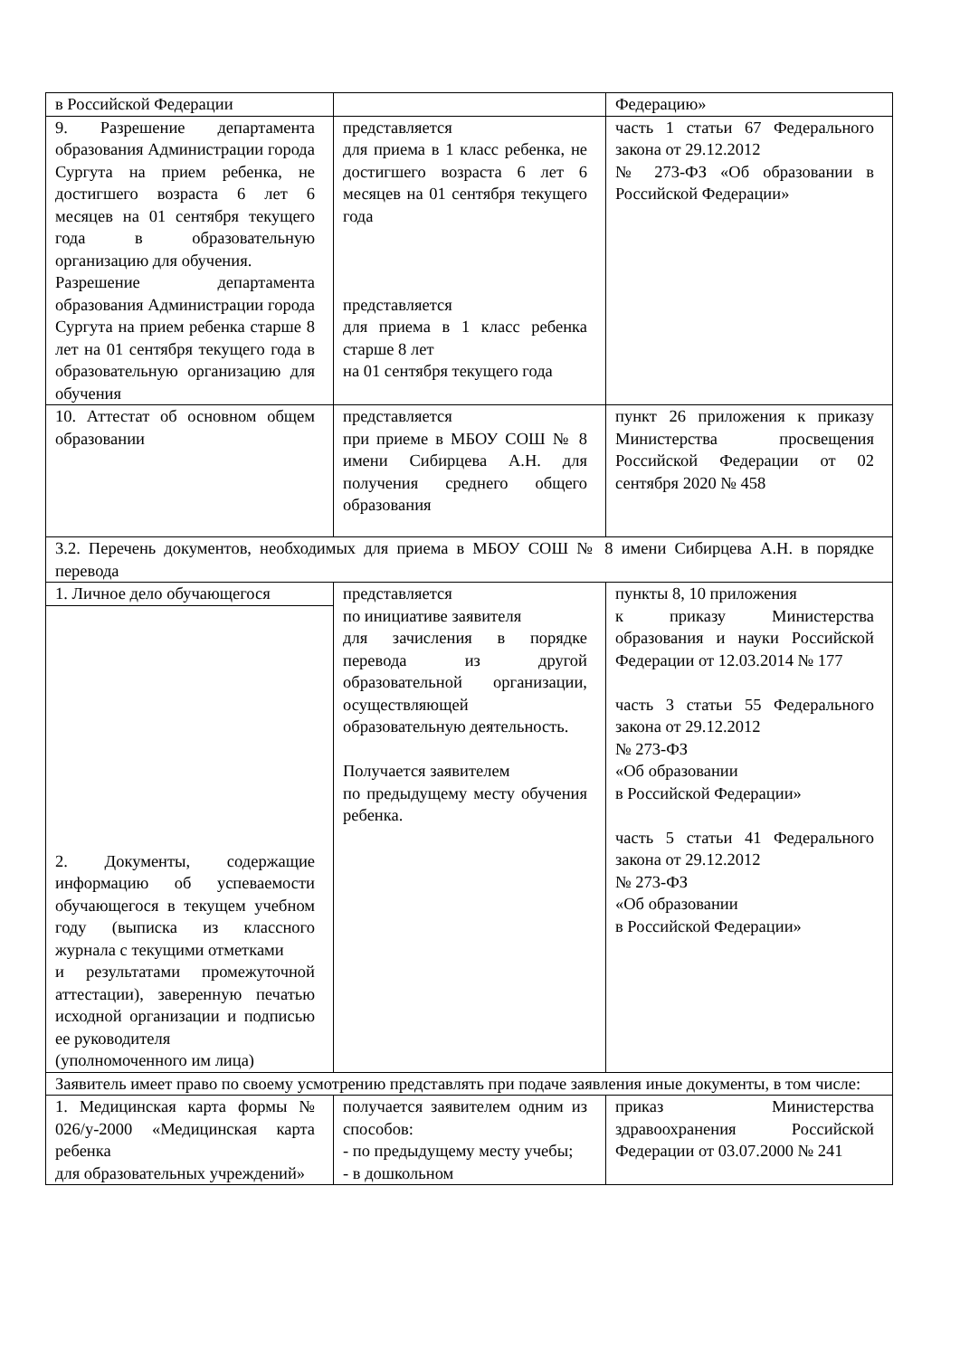| в Российской Федерации | | Федерацию» |
| 9. Разрешение департамента образования Администрации города Сургута на прием ребенка, не достигшего возраста 6 лет 6 месяцев на 01 сентября текущего года в образовательную организацию для обучения. Разрешение департамента образования Администрации города Сургута на прием ребенка старше 8 лет на 01 сентября текущего года в образовательную организацию для обучения | представляется для приема в 1 класс ребенка, не достигшего возраста 6 лет 6 месяцев на 01 сентября текущего года представляется для приема в 1 класс ребенка старше 8 лет на 01 сентября текущего года | часть 1 статьи 67 Федерального закона от 29.12.2012 № 273-ФЗ «Об образовании в Российской Федерации» |
| 10. Аттестат об основном общем образовании | представляется при приеме в МБОУ СОШ № 8 имени Сибирцева А.Н. для получения среднего общего образования | пункт 26 приложения к приказу Министерства просвещения Российской Федерации от 02 сентября 2020 № 458 |
| 3.2. Перечень документов, необходимых для приема в МБОУ СОШ № 8 имени Сибирцева А.Н. в порядке перевода | | |
| 1. Личное дело обучающегося | представляется по инициативе заявителя для зачисления в порядке перевода из другой образовательной организации, осуществляющей образовательную деятельность. Получается заявителем по предыдущему месту обучения ребенка. | пункты 8, 10 приложения к приказу Министерства образования и науки Российской Федерации от 12.03.2014 № 177 часть 3 статьи 55 Федерального закона от 29.12.2012 № 273-ФЗ «Об образовании в Российской Федерации» часть 5 статьи 41 Федерального закона от 29.12.2012 № 273-ФЗ «Об образовании в Российской Федерации» |
| 2. Документы, содержащие информацию об успеваемости обучающегося в текущем учебном году (выписка из классного журнала с текущими отметками и результатами промежуточной аттестации), заверенную печатью исходной организации и подписью ее руководителя (уполномоченного им лица) | | |
| Заявитель имеет право по своему усмотрению представлять при подаче заявления иные документы, в том числе: | | |
| 1. Медицинская карта формы № 026/у-2000 «Медицинская карта ребенка для образовательных учреждений» | получается заявителем одним из способов: - по предыдущему месту учебы; - в дошкольном | приказ Министерства здравоохранения Российской Федерации от 03.07.2000 № 241 |